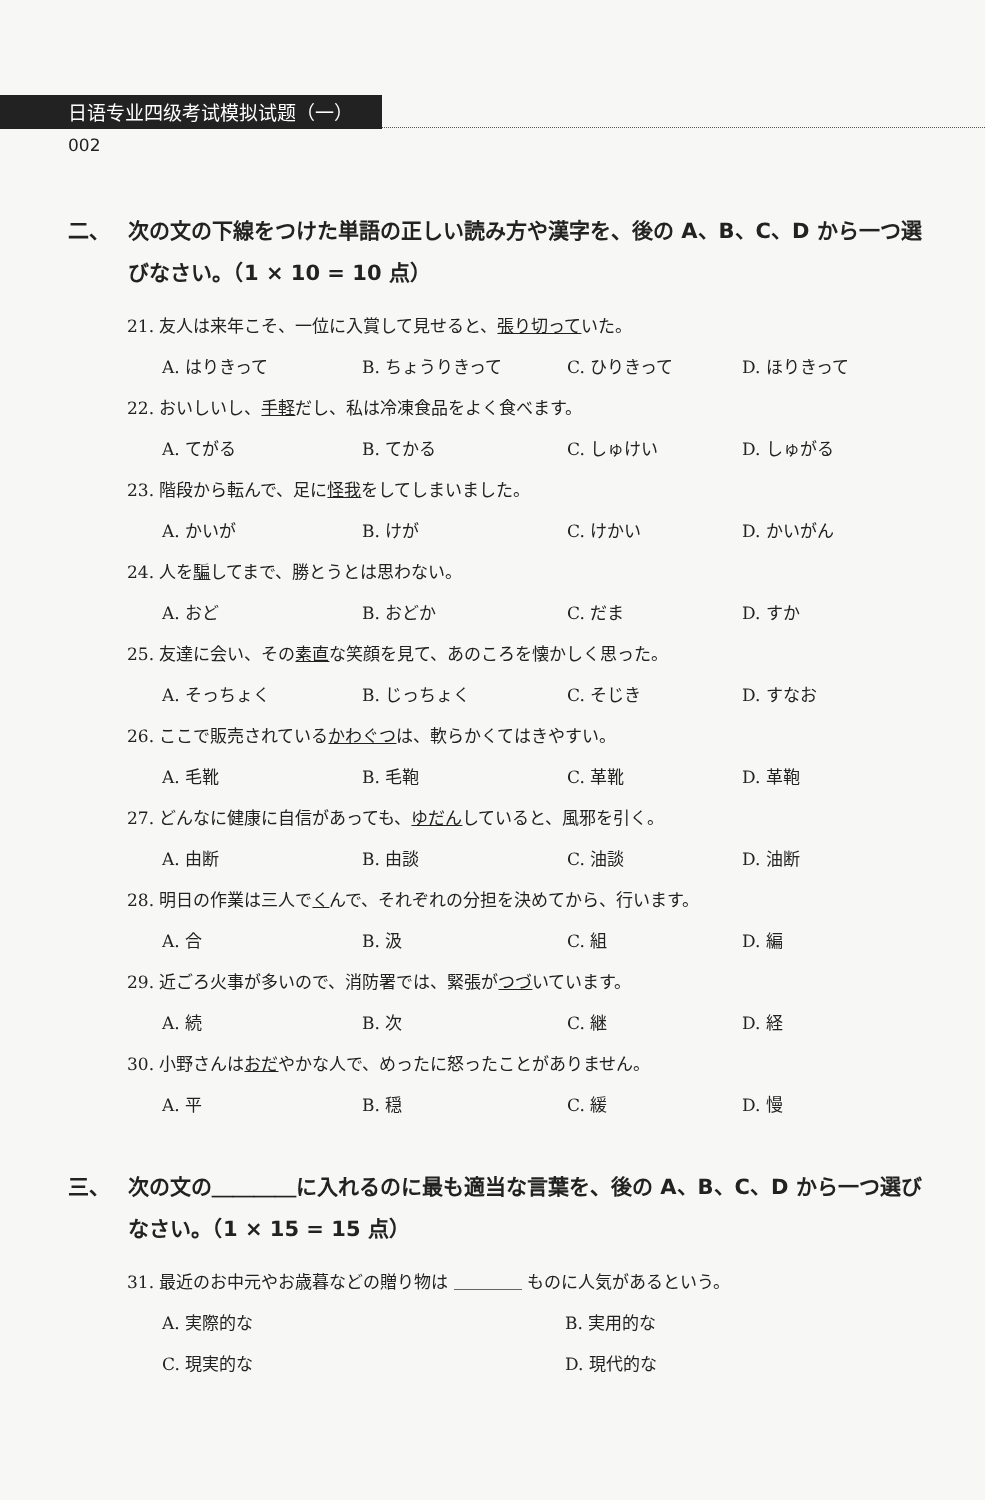日语专业四级考试模拟试题（一）
002
二、 次の文の下線をつけた単語の正しい読み方や漢字を、後の A、B、C、D から一つ選びなさい。（1 × 10 = 10 点）
21. 友人は来年こそ、一位に入賞して見せると、張り切っていた。
A. はりきって B. ちょうりきって C. ひりきって D. ほりきって
22. おいしいし、手軽だし、私は冷凍食品をよく食べます。
A. てがる B. てかる C. しゅけい D. しゅがる
23. 階段から転んで、足に怪我をしてしまいました。
A. かいが B. けが C. けかい D. かいがん
24. 人を騙してまで、勝とうとは思わない。
A. おど B. おどか C. だま D. すか
25. 友達に会い、その素直な笑顔を見て、あのころを懐かしく思った。
A. そっちょく B. じっちょく C. そじき D. すなお
26. ここで販売されているかわぐつは、軟らかくてはきやすい。
A. 毛靴 B. 毛鞄 C. 革靴 D. 革鞄
27. どんなに健康に自信があっても、ゆだんしていると、風邪を引く。
A. 由断 B. 由談 C. 油談 D. 油断
28. 明日の作業は三人でくんで、それぞれの分担を決めてから、行います。
A. 合 B. 汲 C. 組 D. 編
29. 近ごろ火事が多いので、消防署では、緊張がつづいています。
A. 続 B. 次 C. 継 D. 経
30. 小野さんはおだやかな人で、めったに怒ったことがありません。
A. 平 B. 穏 C. 緩 D. 慢
三、 次の文の＿＿＿＿に入れるのに最も適当な言葉を、後の A、B、C、D から一つ選びなさい。（1 × 15 = 15 点）
31. 最近のお中元やお歳暮などの贈り物は ＿＿＿＿ ものに人気があるという。
A. 実際的な B. 実用的な C. 現実的な D. 現代的な